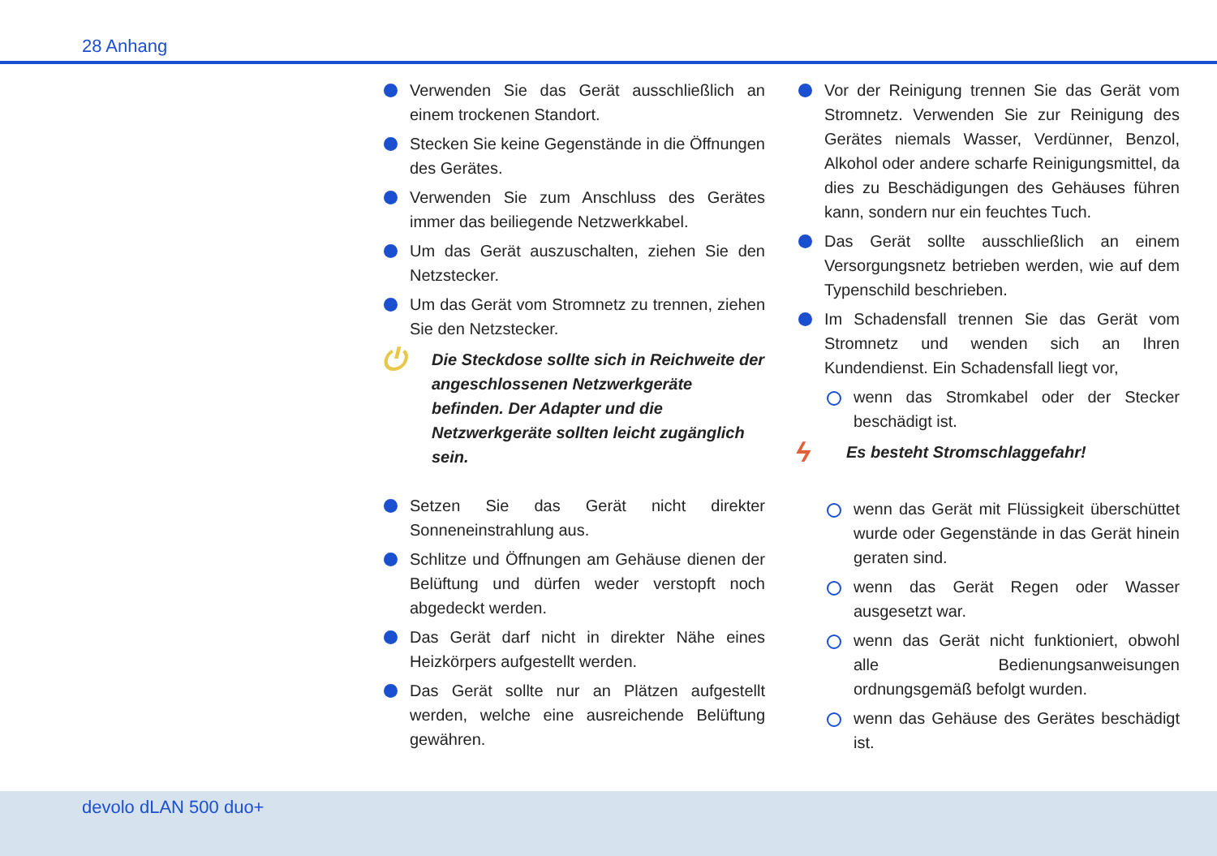28 Anhang
Verwenden Sie das Gerät ausschließlich an einem trockenen Standort.
Stecken Sie keine Gegenstände in die Öffnungen des Gerätes.
Verwenden Sie zum Anschluss des Gerätes immer das beiliegende Netzwerkkabel.
Um das Gerät auszuschalten, ziehen Sie den Netzstecker.
Um das Gerät vom Stromnetz zu trennen, ziehen Sie den Netzstecker.
⏻
Die Steckdose sollte sich in Reichweite der angeschlossenen Netzwerkgeräte befinden. Der Adapter und die Netzwerkgeräte sollten leicht zugänglich sein.
Setzen Sie das Gerät nicht direkter Sonneneinstrahlung aus.
Schlitze und Öffnungen am Gehäuse dienen der Belüftung und dürfen weder verstopft noch abgedeckt werden.
Das Gerät darf nicht in direkter Nähe eines Heizkörpers aufgestellt werden.
Das Gerät sollte nur an Plätzen aufgestellt werden, welche eine ausreichende Belüftung gewähren.
Vor der Reinigung trennen Sie das Gerät vom Stromnetz. Verwenden Sie zur Reinigung des Gerätes niemals Wasser, Verdünner, Benzol, Alkohol oder andere scharfe Reinigungsmittel, da dies zu Beschädigungen des Gehäuses führen kann, sondern nur ein feuchtes Tuch.
Das Gerät sollte ausschließlich an einem Versorgungsnetz betrieben werden, wie auf dem Typenschild beschrieben.
Im Schadensfall trennen Sie das Gerät vom Stromnetz und wenden sich an Ihren Kundendienst. Ein Schadensfall liegt vor,
wenn das Stromkabel oder der Stecker beschädigt ist.
ϟ
Es besteht Stromschlaggefahr!
wenn das Gerät mit Flüssigkeit überschüttet wurde oder Gegenstände in das Gerät hinein geraten sind.
wenn das Gerät Regen oder Wasser ausgesetzt war.
wenn das Gerät nicht funktioniert, obwohl alle Bedienungsanweisungen ordnungsgemäß befolgt wurden.
wenn das Gehäuse des Gerätes beschädigt ist.
devolo dLAN 500 duo+